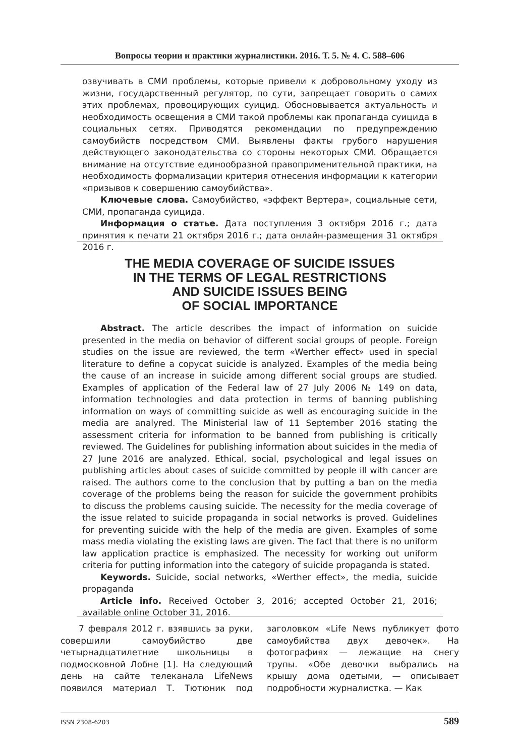Вопросы теории и практики журналистики. 2016. Т. 5. № 4. С. 588–606
озвучивать в СМИ проблемы, которые привели к добровольному уходу из жизни, государственный регулятор, по сути, запрещает говорить о самих этих проблемах, провоцирующих суицид. Обосновывается актуальность и необходимость освещения в СМИ такой проблемы как пропаганда суицида в социальных сетях. Приводятся рекомендации по предупреждению самоубийств посредством СМИ. Выявлены факты грубого нарушения действующего законодательства со стороны некоторых СМИ. Обращается внимание на отсутствие единообразной правоприменительной практики, на необходимость формализации критерия отнесения информации к категории «призывов к совершению самоубийства».
Ключевые слова. Самоубийство, «эффект Вертера», социальные сети, СМИ, пропаганда суицида.
Информация о статье. Дата поступления 3 октября 2016 г.; дата принятия к печати 21 октября 2016 г.; дата онлайн-размещения 31 октября 2016 г.
THE MEDIA COVERAGE OF SUICIDE ISSUES
IN THE TERMS OF LEGAL RESTRICTIONS
AND SUICIDE ISSUES BEING
OF SOCIAL IMPORTANCE
Abstract. The article describes the impact of information on suicide presented in the media on behavior of different social groups of people. Foreign studies on the issue are reviewed, the term «Werther effect» used in special literature to define a copycat suicide is analyzed. Examples of the media being the cause of an increase in suicide among different social groups are studied. Examples of application of the Federal law of 27 July 2006 № 149 on data, information technologies and data protection in terms of banning publishing information on ways of committing suicide as well as encouraging suicide in the media are analyred. The Ministerial law of 11 September 2016 stating the assessment criteria for information to be banned from publishing is critically reviewed. The Guidelines for publishing information about suicides in the media of 27 June 2016 are analyzed. Ethical, social, psychological and legal issues on publishing articles about cases of suicide committed by people ill with cancer are raised. The authors come to the conclusion that by putting a ban on the media coverage of the problems being the reason for suicide the government prohibits to discuss the problems causing suicide. The necessity for the media coverage of the issue related to suicide propaganda in social networks is proved. Guidelines for preventing suicide with the help of the media are given. Examples of some mass media violating the existing laws are given. The fact that there is no uniform law application practice is emphasized. The necessity for working out uniform criteria for putting information into the category of suicide propaganda is stated.
Keywords. Suicide, social networks, «Werther effect», the media, suicide propaganda
Article info. Received October 3, 2016; accepted October 21, 2016; available online October 31, 2016.
7 февраля 2012 г. взявшись за руки, совершили самоубийство две четырнадцатилетние школьницы в подмосковной Лобне [1]. На следующий день на сайте телеканала LifeNews появился материал Т. Тютюник под заголовком «Life News публикует фото самоубийства двух девочек». На фотографиях — лежащие на снегу трупы. «Обе девочки выбрались на крышу дома одетыми, — описывает подробности журналистка. — Как
ISSN 2308-6203 589